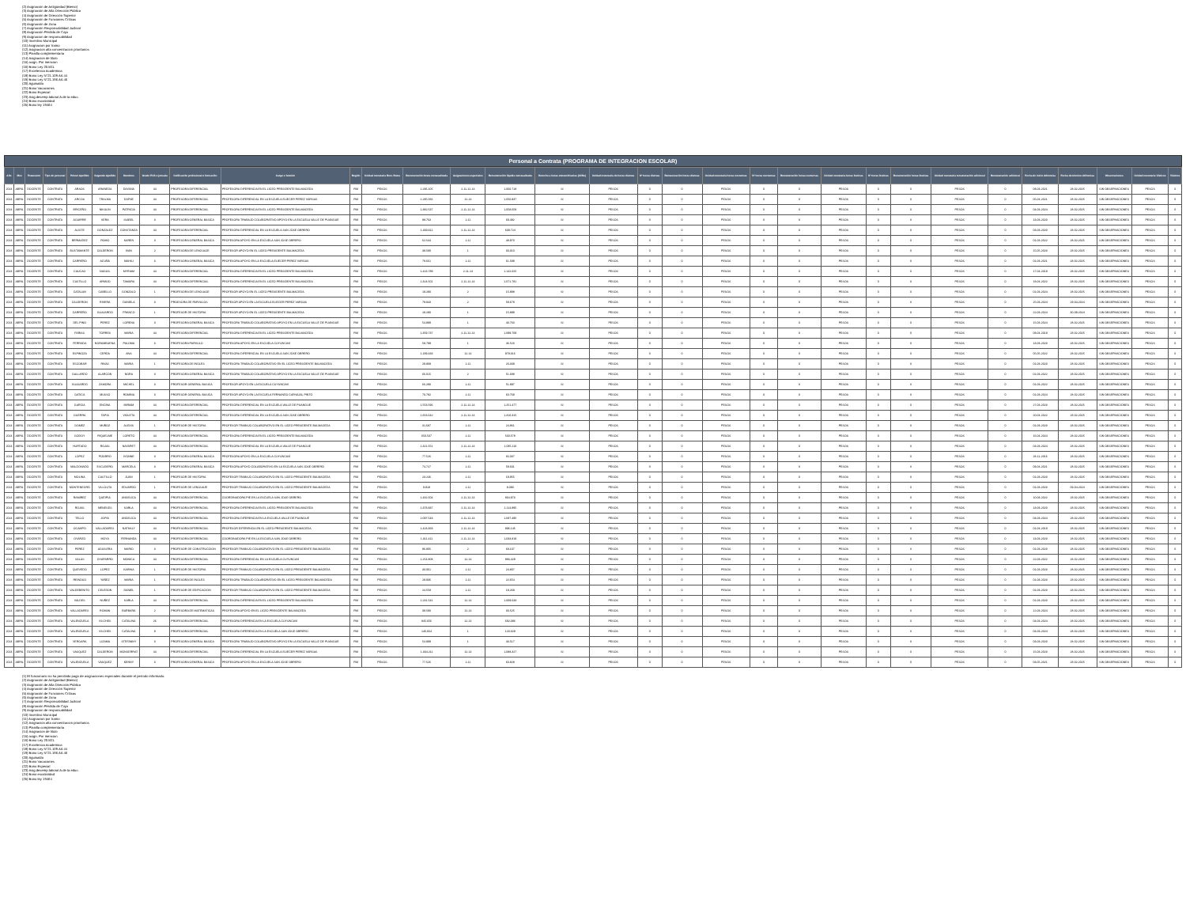(2) Asignación de Antigüedad (Bienio)
(3) Asignación de Alta Dirección Pública
(4) Asignación de Dirección Superior
(5) Asignación de Funciones Críticas
(6) Asignación de Zona
(7) Asignación Responsabilidad Judicial
(8) Asignación Pérdida de Caja
(9) Asignacion de responsabilidad
(10) Incentivo Municipal
(11) Asignacion por tramo
(12) Asignacion alta concentracion prioritarios
(13) Planilla complementaria
(14) Asignacion de titulo
(15) asign. Por mencion
(16) Bono Ley 20.501.
(17) Excelencia Academica
(18) Bono Ley N°21.109 Art.44
(19) Bono Ley N°21.196 Art.46
(20) Aguinaldo
(21) Bono Vacaciones
(22) Bono Especial
(23) Asig.desemp.laboral A.de la educ.
(24) Bono escolaridad
(25) Bono ley 19464
Personal a Contrata (PROGRAMA DE INTEGRACION ESCOLAR)
| Año | Mes | Estamento | Tipo de personal | Primer Apellido | Segundo Apellido | Nombres | Grado EUS o jornada | Calificación profesional o formación | Cargo o función | Región | Unidad monetaria Rem. Bruta | Remuneración bruta mensualizada | Asignaciones especiales | Remuneración líquida mensualizada | Derecho a horas extraordinarias (Sí/No) | Unidad monetaria de horas diurnas | Nº horas diurnas | Remuneración horas diurnas | Unidad monetaria horas nocturnas | Nº horas nocturnas | Remuneración horas nocturnas | Unidad monetaria horas festivas | Nº horas festivas | Remuneración horas festivas | Unidad monetaria remuneración adicional | Remuneración adicional | Fecha de inicio dd/mm/aa | Fecha de término dd/mm/aa | Observaciones | Unidad monetaria Viáticos | Viáticos |
| --- | --- | --- | --- | --- | --- | --- | --- | --- | --- | --- | --- | --- | --- | --- | --- | --- | --- | --- | --- | --- | --- | --- | --- | --- | --- | --- | --- | --- | --- | --- | --- |
| 2024 | ABRIL | DOCENTE | CONTRATA | ARAOS | ARANEDA | DAYANA | 44 | PROFESORA DIFERENCIAL | PROFESORA DIFERENCIA EN EL LICEO PRESIDENTE BALMACEDA | RM | PESOS | 1.296.105 | 2-11-12-14 | 1.060.718 | SI | PESOS | 0 | 0 | PESOS | 0 | 0 | PESOS | 0 | 0 | PESOS | 0 | 08-03-2021 | 28-02-2025 | SIN OBSERVACIONES | PESOS | 0 |
| 2024 | ABRIL | DOCENTE | CONTRATA | ARCOS | TRALMA | DAFNE | 44 | PROFESORA DIFERENCIAL | PROFESORA DIFERENCIAL EN LA ESCUELA ELIECER PEREZ VARGAS | RM | PESOS | 1.285.066 | 12-14 | 1.050.837 | SI | PESOS | 0 | 0 | PESOS | 0 | 0 | PESOS | 0 | 0 | PESOS | 0 | 05-04-2021 | 28-02-2025 | SIN OBSERVACIONES | PESOS | 0 |
| 2024 | ABRIL | DOCENTE | CONTRATA | BRICEÑO | NIKULIN | PATRICIA | 44 | PROFESORA DIFERENCIAL | PROFESORA DIFERENCIA EN EL LICEO PRESIDENTE BALMACEDA | RM | PESOS | 1.382.537 | 2-11-12-14 | 1.058.658 | SI | PESOS | 0 | 0 | PESOS | 0 | 0 | PESOS | 0 | 0 | PESOS | 0 | 04-03-2024 | 28-02-2025 | SIN OBSERVACIONES | PESOS | 0 |
| 2024 | ABRIL | DOCENTE | CONTRATA | AGUIRRE | VERA | ISABEL | 3 | PROFESORA GENERAL BASICA | PROFESORA TRABAJO COLABORATIVO APOYO EN LA ESCUELA VALLE DE PUANGUE | RM | PESOS | 88.763 | 2-11 | 69.492 | SI | PESOS | 0 | 0 | PESOS | 0 | 0 | PESOS | 0 | 0 | PESOS | 0 | 13-03-2020 | 28-02-2025 | SIN OBSERVACIONES | PESOS | 0 |
| 2024 | ABRIL | DOCENTE | CONTRATA | ALISTE | GONZALEZ | CONSTANZA | 44 | PROFESORA DIFERENCIAL | PROFESORA DIFERENCIAL EN LA ESCUELA SAN JOSE OBRERO | RM | PESOS | 1.330.611 | 2-11-12-14 | 639.724 | SI | PESOS | 0 | 0 | PESOS | 0 | 0 | PESOS | 0 | 0 | PESOS | 0 | 03-03-2020 | 28-02-2025 | SIN OBSERVACIONES | PESOS | 0 |
| 2024 | ABRIL | DOCENTE | CONTRATA | BERMUDEZ | ROMO | KAREN | 3 | PROFESORA GENERAL BASICA | PROFESORA APOYO EN LA ESCUELA SAN JOSE OBRERO | RM | PESOS | 62.544 | 2-11 | 48.970 | SI | PESOS | 0 | 0 | PESOS | 0 | 0 | PESOS | 0 | 0 | PESOS | 0 | 01-03-2022 | 28-02-2025 | SIN OBSERVACIONES | PESOS | 0 |
| 2024 | ABRIL | DOCENTE | CONTRATA | BUSTAMANTE | CALDERON | IVAN | 2 | PROFESORA DE LENGUAJE | PROFESOR APOYO EN EL LICEO PRESIDENTE BALMACEDA | RM | PESOS | 38.580 | 1 | 30.310 | SI | PESOS | 0 | 0 | PESOS | 0 | 0 | PESOS | 0 | 0 | PESOS | 0 | 15-05-2023 | 28-02-2025 | SIN OBSERVACIONES | PESOS | 0 |
| 2024 | ABRIL | DOCENTE | CONTRATA | CARREÑO | ACUÑA | MAHILI | 3 | PROFESORA GENERAL BASICA | PROFESORA APOYO EN LA ESCUELA ELIECER PEREZ VARGAS | RM | PESOS | 78.661 | 2-11 | 61.589 | SI | PESOS | 0 | 0 | PESOS | 0 | 0 | PESOS | 0 | 0 | PESOS | 0 | 01-03-2021 | 28-02-2025 | SIN OBSERVACIONES | PESOS | 0 |
| 2024 | ABRIL | DOCENTE | CONTRATA | CAUCAO | NAGUIL | MYRIAM | 44 | PROFESORA DIFERENCIAL | PROFESORA DIFERENCIA EN EL LICEO PRESIDENTE BALMACEDA | RM | PESOS | 1.413.789 | 2-11-14 | 1.142.025 | SI | PESOS | 0 | 0 | PESOS | 0 | 0 | PESOS | 0 | 0 | PESOS | 0 | 17-04-2019 | 28-02-2025 | SIN OBSERVACIONES | PESOS | 0 |
| 2024 | ABRIL | DOCENTE | CONTRATA | CASTILLO | ARMIJO | TAMARA | 44 | PROFESORA DIFERENCIAL | PROFESORA DIFERENCIA EN EL LICEO PRESIDENTE BALMACEDA | RM | PESOS | 1.324.501 | 2-11-12-14 | 1.071.781 | SI | PESOS | 0 | 0 | PESOS | 0 | 0 | PESOS | 0 | 0 | PESOS | 0 | 18-04-2022 | 28-02-2025 | SIN OBSERVACIONES | PESOS | 0 |
| 2024 | ABRIL | DOCENTE | CONTRATA | CATALAN | CABELLO | GONZALO | 1 | PROFESORA DE LENGUAJE | PROFESOR APOYO EN EL LICEO PRESIDENTE BALMACEDA | RM | PESOS | 19.290 | 2 | 15.898 | SI | PESOS | 0 | 0 | PESOS | 0 | 0 | PESOS | 0 | 0 | PESOS | 0 | 01-03-2024 | 28-02-2025 | SIN OBSERVACIONES | PESOS | 0 |
| 2024 | ABRIL | DOCENTE | CONTRATA | CALDERON | RIVERA | DANIELA | 3 | PROESORA DE PARVULOS | PROFESOR APOYO EN LA ESCUELA ELIECER PEREZ VARGAS | RM | PESOS | 79.943 | 2 | 58.679 | SI | PESOS | 0 | 0 | PESOS | 0 | 0 | PESOS | 0 | 0 | PESOS | 0 | 25-03-2024 | 29-04-2024 | SIN OBSERVACIONES | PESOS | 0 |
| 2024 | ABRIL | DOCENTE | CONTRATA | CARREÑO | GUAJARDO | FRANCO | 1 | PROFESOR DE HISTORIA | PROFESOR APOYO EN EL LICEO PRESIDENTE BALMACEDA | RM | PESOS | 19.290 | 1 | 15.899 | SI | PESOS | 0 | 0 | PESOS | 0 | 0 | PESOS | 0 | 0 | PESOS | 0 | 22-03-2024 | 30-09-2024 | SIN OBSERVACIONES | PESOS | 0 |
| 2024 | ABRIL | DOCENTE | CONTRATA | DEL PINO | PEREZ | LORENA | 3 | PROFESORA GENERAL BASICA | PROFESORA TRABAJO COLABORATIVO APOYO EN LA ESCUELA VALLE DE PUANGUE | RM | PESOS | 54.999 | 1 | 43.760 | SI | PESOS | 0 | 0 | PESOS | 0 | 0 | PESOS | 0 | 0 | PESOS | 0 | 15-03-2024 | 28-02-2025 | SIN OBSERVACIONES | PESOS | 0 |
| 2024 | ABRIL | DOCENTE | CONTRATA | FARIAS | TORRES | MARIA | 44 | PROFESORA DIFERENCIAL | PROFESORA DIFERENCIA EN EL LICEO PRESIDENTE BALMACEDA | RM | PESOS | 1.359.737 | 2-11-12-14 | 1.099.709 | SI | PESOS | 0 | 0 | PESOS | 0 | 0 | PESOS | 0 | 0 | PESOS | 0 | 08-04-2019 | 28-02-2025 | SIN OBSERVACIONES | PESOS | 0 |
| 2024 | ABRIL | DOCENTE | CONTRATA | FERRADA | NORAMBUENA | PALOMA | 3 | PROFESORA PARVULO | PROFESORA APOYO EN LA ESCUELA CUYUNCAVI | RM | PESOS | 58.799 | 1 | 46.523 | SI | PESOS | 0 | 0 | PESOS | 0 | 0 | PESOS | 0 | 0 | PESOS | 0 | 13-03-2023 | 28-02-2025 | SIN OBSERVACIONES | PESOS | 0 |
| 2024 | ABRIL | DOCENTE | CONTRATA | ESPINOZA | CERDA | ANA | 44 | PROFESORA DIFERENCIAL | PROFESORA DIFERENCIAL EN LA ESCUELA SAN JOSE OBRERO | RM | PESOS | 1.189.433 | 12-14 | 979.316 | SI | PESOS | 0 | 0 | PESOS | 0 | 0 | PESOS | 0 | 0 | PESOS | 0 | 05-05-2022 | 28-02-2025 | SIN OBSERVACIONES | PESOS | 0 |
| 2024 | ABRIL | DOCENTE | CONTRATA | ESCOBAR | RIVAS | MARIA | 1 | PROFESORA DE INGLES | PROFESORA TRABAJO COLABORATIVO EN EL LICEO PRESIDENTE BALMACEDA | RM | PESOS | 29.808 | 2-11 | 23.339 | SI | PESOS | 0 | 0 | PESOS | 0 | 0 | PESOS | 0 | 0 | PESOS | 0 | 01-03-2023 | 28-02-2025 | SIN OBSERVACIONES | PESOS | 0 |
| 2024 | ABRIL | DOCENTE | CONTRATA | GALLARDO | ALARCON | NORA | 3 | PROFESORA GENERAL BASICA | PROFESORA TRABAJO COLABORATIVO APOYO EN LA ESCUELA VALLE DE PUANGUE | RM | PESOS | 66.015 | 2 | 51.688 | SI | PESOS | 0 | 0 | PESOS | 0 | 0 | PESOS | 0 | 0 | PESOS | 0 | 01-03-2022 | 28-02-2025 | SIN OBSERVACIONES | PESOS | 0 |
| 2024 | ABRIL | DOCENTE | CONTRATA | GUAJARDO | ZAMORA | MICHEL | 3 | PROFESOR GENERAL BASICA | PROFESOR APOYO EN LA ESCUELA CUYUNCAVI | RM | PESOS | 66.290 | 2-11 | 51.897 | SI | PESOS | 0 | 0 | PESOS | 0 | 0 | PESOS | 0 | 0 | PESOS | 0 | 01-03-2022 | 28-02-2025 | SIN OBSERVACIONES | PESOS | 0 |
| 2024 | ABRIL | DOCENTE | CONTRATA | GATICA | MUSSO | ROMINA | 3 | PROFESOR GENERAL BASICA | PROFESOR APOYO EN LA ESCUELA FERNANDO CARVAJAL PINTO | RM | PESOS | 70.792 | 2-11 | 60.769 | SI | PESOS | 0 | 0 | PESOS | 0 | 0 | PESOS | 0 | 0 | PESOS | 0 | 01-03-2024 | 28-02-2025 | SIN OBSERVACIONES | PESOS | 0 |
| 2024 | ABRIL | DOCENTE | CONTRATA | GARCIA | ENCINA | MIRIAM | 44 | PROFESORA DIFERENCIAL | PROFESORA DIFERENCIAL EN LA ESCUELA VALLE DE PUANGUE | RM | PESOS | 1.553.596 | 2-11-12-14 | 1.251.477 | SI | PESOS | 0 | 0 | PESOS | 0 | 0 | PESOS | 0 | 0 | PESOS | 0 | 27-03-2023 | 28-02-2025 | SIN OBSERVACIONES | PESOS | 0 |
| 2024 | ABRIL | DOCENTE | CONTRATA | GUERRA | TAPIA | VIOLETA | 44 | PROFESORA DIFERENCIAL | PROFESORA DIFERENCIAL EN LA ESCUELA SAN JOSE OBRERO | RM | PESOS | 1.653.642 | 2-11-12-14 | 1.310.315 | SI | PESOS | 0 | 0 | PESOS | 0 | 0 | PESOS | 0 | 0 | PESOS | 0 | 20-04-2022 | 28-02-2025 | SIN OBSERVACIONES | PESOS | 0 |
| 2024 | ABRIL | DOCENTE | CONTRATA | GOMEZ | MUÑOZ | ALEXIS | 1 | PROFESOR DE HISTORIA | PROFESOR TRABAJO COLABORATIVO EN EL LICEO PRESIDENTE BALMACEDA | RM | PESOS | 31.687 | 2-11 | 24.861 | SI | PESOS | 0 | 0 | PESOS | 0 | 0 | PESOS | 0 | 0 | PESOS | 0 | 01-03-2023 | 28-02-2025 | SIN OBSERVACIONES | PESOS | 0 |
| 2024 | ABRIL | DOCENTE | CONTRATA | GODOY | RIQUELME | LORETO | 44 | PROFESORA DIFERENCIAL | PROFESORA DIFERENCIA EN EL LICEO PRESIDENTE BALMACEDA | RM | PESOS | 650.537 | 2-11 | 530.578 | SI | PESOS | 0 | 0 | PESOS | 0 | 0 | PESOS | 0 | 0 | PESOS | 0 | 16-04-2024 | 28-02-2025 | SIN OBSERVACIONES | PESOS | 0 |
| 2024 | ABRIL | DOCENTE | CONTRATA | HURTADO | ROJAS | NAYARET | 44 | PROFESORA DIFERENCIAL | PROFESORA DIFERENCIAL EN LA ESCUELA VALLE DE PUANGUE | RM | PESOS | 1.321.551 | 2-11-12-14 | 1.085.110 | SI | PESOS | 0 | 0 | PESOS | 0 | 0 | PESOS | 0 | 0 | PESOS | 0 | 04-03-2024 | 28-02-2025 | SIN OBSERVACIONES | PESOS | 0 |
| 2024 | ABRIL | DOCENTE | CONTRATA | LOPEZ | PIZARRO | IVONNE | 3 | PROFESORA GENERAL BASICA | PROFESORA APOYO EN LA ESCUELA CUYUNCAVI | RM | PESOS | 77.526 | 2-11 | 66.037 | SI | PESOS | 0 | 0 | PESOS | 0 | 0 | PESOS | 0 | 0 | PESOS | 0 | 28-11-2016 | 28-02-2025 | SIN OBSERVACIONES | PESOS | 0 |
| 2024 | ABRIL | DOCENTE | CONTRATA | MALDONADO | ESCUDERO | MARCELA | 3 | PROFESORA GENERAL BASICA | PROFESORA APOYO COLABORATIVO EN LA ESCUELA SAN JOSE OBRERO | RM | PESOS | 74.727 | 2-11 | 58.631 | SI | PESOS | 0 | 0 | PESOS | 0 | 0 | PESOS | 0 | 0 | PESOS | 0 | 08-04-2021 | 28-02-2025 | SIN OBSERVACIONES | PESOS | 0 |
| 2024 | ABRIL | DOCENTE | CONTRATA | MOLINA | CASTILLO | JUAN | 1 | PROFESOR DE HISTORIA | PROFESOR TRABAJO COLABORATIVO EN EL LICEO PRESIDENTE BALMACEDA | RM | PESOS | 23.246 | 2-11 | 19.955 | SI | PESOS | 0 | 0 | PESOS | 0 | 0 | PESOS | 0 | 0 | PESOS | 0 | 01-03-2023 | 28-02-2025 | SIN OBSERVACIONES | PESOS | 0 |
| 2024 | ABRIL | DOCENTE | CONTRATA | MONTENEGRO | VILLOUTA | EDUARDO | 1 | PROFESOR DE LENGUAJE | PROFESOR TRABAJO COLABORATIVO EN EL LICEO PRESIDENTE BALMACEDA | RM | PESOS | 9.919 | 2-11 | 8.090 | SI | PESOS | 0 | 0 | PESOS | 0 | 0 | PESOS | 0 | 0 | PESOS | 0 | 01-03-2023 | 09-04-2024 | SIN OBSERVACIONES | PESOS | 0 |
| 2024 | ABRIL | DOCENTE | CONTRATA | RAMIREZ | QUEIPUL | ANGELICA | 44 | PROFESORA DIFERENCIAL | COORDINADORA PIE EN LA ESCUELA SAN JOSE OBRERO | RM | PESOS | 1.432.504 | 2-11-12-14 | 834.973 | SI | PESOS | 0 | 0 | PESOS | 0 | 0 | PESOS | 0 | 0 | PESOS | 0 | 10-03-2022 | 28-02-2025 | SIN OBSERVACIONES | PESOS | 0 |
| 2024 | ABRIL | DOCENTE | CONTRATA | ROJAS | MENESES | KARLA | 44 | PROFESORA DIFERENCIAL | PROFESORA DIFERENCIA EN EL LICEO PRESIDENTE BALMACEDA | RM | PESOS | 1.378.937 | 2-11-12-14 | 1.114.895 | SI | PESOS | 0 | 0 | PESOS | 0 | 0 | PESOS | 0 | 0 | PESOS | 0 | 13-03-2020 | 28-02-2025 | SIN OBSERVACIONES | PESOS | 0 |
| 2024 | ABRIL | DOCENTE | CONTRATA | TELLO | JOPIA | ANGELICA | 44 | PROFESORA DIFERENCIAL | PROFESORA DIFERENCIA EN LA ESCUELA VALLE DE PUANGUE | RM | PESOS | 2.097.543 | 2-11-12-14 | 1.687.495 | SI | PESOS | 0 | 0 | PESOS | 0 | 0 | PESOS | 0 | 0 | PESOS | 0 | 04-03-2024 | 28-02-2025 | SIN OBSERVACIONES | PESOS | 0 |
| 2024 | ABRIL | DOCENTE | CONTRATA | OCAMPO | VALLADARES | NATHALY | 44 | PROFESORA DIFERENCIAL | PROFESOR DIFERENCIA EN EL LICEO PRESIDENTE BALMACEDA | RM | PESOS | 1.423.368 | 2-11-12-14 | 896.145 | SI | PESOS | 0 | 0 | PESOS | 0 | 0 | PESOS | 0 | 0 | PESOS | 0 | 01-04-2019 | 28-02-2025 | SIN OBSERVACIONES | PESOS | 0 |
| 2024 | ABRIL | DOCENTE | CONTRATA | OYARZO | MOYA | FERNANDA | 44 | PROFESORA DIFERENCIAL | COORDINADORA PIE EN LA ESCUELA SAN JOSE OBRERO | RM | PESOS | 1.311.411 | 2-11-12-14 | 1.033.819 | SI | PESOS | 0 | 0 | PESOS | 0 | 0 | PESOS | 0 | 0 | PESOS | 0 | 13-03-2023 | 28-02-2025 | SIN OBSERVACIONES | PESOS | 0 |
| 2024 | ABRIL | DOCENTE | CONTRATA | PEREZ | AGUILERA | MARIO | 3 | PROFESOR DE CONSTRUCCION | PROFESOR TRABAJO COLABORATIVO EN EL LICEO PRESIDENTE BALMACEDA | RM | PESOS | 86.805 | 2 | 68.107 | SI | PESOS | 0 | 0 | PESOS | 0 | 0 | PESOS | 0 | 0 | PESOS | 0 | 01-03-2023 | 28-02-2025 | SIN OBSERVACIONES | PESOS | 0 |
| 2024 | ABRIL | DOCENTE | CONTRATA | SALAS | CHAPARRO | MONICA | 44 | PROFESORA DIFERENCIAL | PROFESORA DIFERENCIAL EN LA ESCUELA CUYUNCAVI | RM | PESOS | 1.254.808 | 12-14 | 883.429 | SI | PESOS | 0 | 0 | PESOS | 0 | 0 | PESOS | 0 | 0 | PESOS | 0 | 22-03-2022 | 28-02-2025 | SIN OBSERVACIONES | PESOS | 0 |
| 2024 | ABRIL | DOCENTE | CONTRATA | QUEVEDO | LOPEZ | KARINA | 1 | PROFESOR DE HISTORIA | PROFESOR TRABAJO COLABORATIVO EN EL LICEO PRESIDENTE BALMACEDA | RM | PESOS | 33.061 | 2-11 | 24.807 | SI | PESOS | 0 | 0 | PESOS | 0 | 0 | PESOS | 0 | 0 | PESOS | 0 | 01-03-2023 | 28-02-2025 | SIN OBSERVACIONES | PESOS | 0 |
| 2024 | ABRIL | DOCENTE | CONTRATA | REINOSO | YAÑEZ | MARIA | 1 | PROFESORA DE INGLES | PROFESORA TRABAJO COLABORATIVO EN EL LICEO PRESIDENTE BALMACEDA | RM | PESOS | 28.936 | 2-11 | 22.654 | SI | PESOS | 0 | 0 | PESOS | 0 | 0 | PESOS | 0 | 0 | PESOS | 0 | 01-03-2023 | 28-02-2025 | SIN OBSERVACIONES | PESOS | 0 |
| 2024 | ABRIL | DOCENTE | CONTRATA | VALDEBENITO | CELEDON | DANIEL | 1 | PROFESOR DE EDIFICACION | PROFESOR TRABAJO COLABORATIVO EN EL LICEO PRESIDENTE BALMACEDA | RM | PESOS | 24.558 | 2-11 | 19.268 | SI | PESOS | 0 | 0 | PESOS | 0 | 0 | PESOS | 0 | 0 | PESOS | 0 | 01-03-2023 | 28-02-2025 | SIN OBSERVACIONES | PESOS | 0 |
| 2024 | ABRIL | DOCENTE | CONTRATA | VALDES | NUÑEZ | KARLA | 44 | PROFESORA DIFERENCIAL | PROFESORA DIFERENCIA EN EL LICEO PRESIDENTE BALMACEDA | RM | PESOS | 1.231.541 | 12-14 | 1.009.633 | SI | PESOS | 0 | 0 | PESOS | 0 | 0 | PESOS | 0 | 0 | PESOS | 0 | 01-03-2023 | 28-02-2025 | SIN OBSERVACIONES | PESOS | 0 |
| 2024 | ABRIL | DOCENTE | CONTRATA | VALLADARES | ROMAN | BARBARA | 2 | PROFESORA DE MATEMATICAS | PROFESORA APOYO EN EL LICEO PRESIDENTE BALMACEDA | RM | PESOS | 38.580 | 12-14 | 30.525 | SI | PESOS | 0 | 0 | PESOS | 0 | 0 | PESOS | 0 | 0 | PESOS | 0 | 12-03-2024 | 28-02-2025 | SIN OBSERVACIONES | PESOS | 0 |
| 2024 | ABRIL | DOCENTE | CONTRATA | VALENZUELA | VILCHES | CATALINA | 26 | PROFESORA DIFERENCIAL | PROFESORA DIFERENCIA EN LA ESCUELA CUYUNCAVI | RM | PESOS | 845.656 | 12-14 | 692.086 | SI | PESOS | 0 | 0 | PESOS | 0 | 0 | PESOS | 0 | 0 | PESOS | 0 | 04-03-2024 | 28-02-2025 | SIN OBSERVACIONES | PESOS | 0 |
| 2024 | ABRIL | DOCENTE | CONTRATA | VALENZUELA | VILCHES | CATALINA | 8 | PROFESORA DIFERENCIAL | PROFESORA DIFERENCIA EN LA ESCUELA SAN JOSE OBRERO | RM | PESOS | 146.664 | 1 | 120.029 | SI | PESOS | 0 | 0 | PESOS | 0 | 0 | PESOS | 0 | 0 | PESOS | 0 | 04-03-2024 | 28-02-2025 | SIN OBSERVACIONES | PESOS | 0 |
| 2024 | ABRIL | DOCENTE | CONTRATA | VERGARA | LIZAMA | STEFANNY | 3 | PROFESORA GENERAL BASICA | PROFESORA TRABAJO COLABORATIVO APOYO EN LA ESCUELA VALLE DE PUANGUE | RM | PESOS | 54.999 | 1 | 43.517 | SI | PESOS | 0 | 0 | PESOS | 0 | 0 | PESOS | 0 | 0 | PESOS | 0 | 03-03-2023 | 28-02-2025 | SIN OBSERVACIONES | PESOS | 0 |
| 2024 | ABRIL | DOCENTE | CONTRATA | VASQUEZ | CALDERON | MONSERRAT | 44 | PROFESORA DIFERENCIAL | PROFESORA DIFERENCIAL EN LA ESCUELA ELIECER PEREZ VARGAS | RM | PESOS | 1.334.211 | 12-14 | 1.088.327 | SI | PESOS | 0 | 0 | PESOS | 0 | 0 | PESOS | 0 | 0 | PESOS | 0 | 15-03-2023 | 28-02-2025 | SIN OBSERVACIONES | PESOS | 0 |
| 2024 | ABRIL | DOCENTE | CONTRATA | VALENZUELA | VASQUEZ | KENNY | 3 | PROFESORA GENERAL BASICA | PROFESORA APOYO EN LA ESCUELA SAN JOSE OBRERO | RM | PESOS | 77.526 | 2-11 | 60.828 | SI | PESOS | 0 | 0 | PESOS | 0 | 0 | PESOS | 0 | 0 | PESOS | 0 | 03-05-2021 | 28-02-2025 | SIN OBSERVACIONES | PESOS | 0 |
(1) El funcionario no ha percibido pago de asignaciones especiales durante el período informado.
(2) Asignación de Antigüedad (Bienio)
(3) Asignación de Alta Dirección Pública
(4) Asignación de Dirección Superior
(5) Asignación de Funciones Críticas
(6) Asignación de Zona
(7) Asignación Responsabilidad Judicial
(8) Asignación Pérdida de Caja
(9) Asignacion de responsabilidad
(10) Incentivo Municipal
(11) Asignacion por tramo
(12) Asignacion alta concentracion prioritarios
(13) Planilla complementaria
(14) Asignacion de titulo
(15) asign. Por mencion
(16) Bono Ley 20.501.
(17) Excelencia Academica
(18) Bono Ley N°21.109 Art.44
(19) Bono Ley N°21.196 Art.46
(20) Aguinaldo
(21) Bono Vacaciones
(22) Bono Especial
(23) Asig.desemp.laboral A.de la educ.
(24) Bono escolaridad
(25) Bono ley 19464